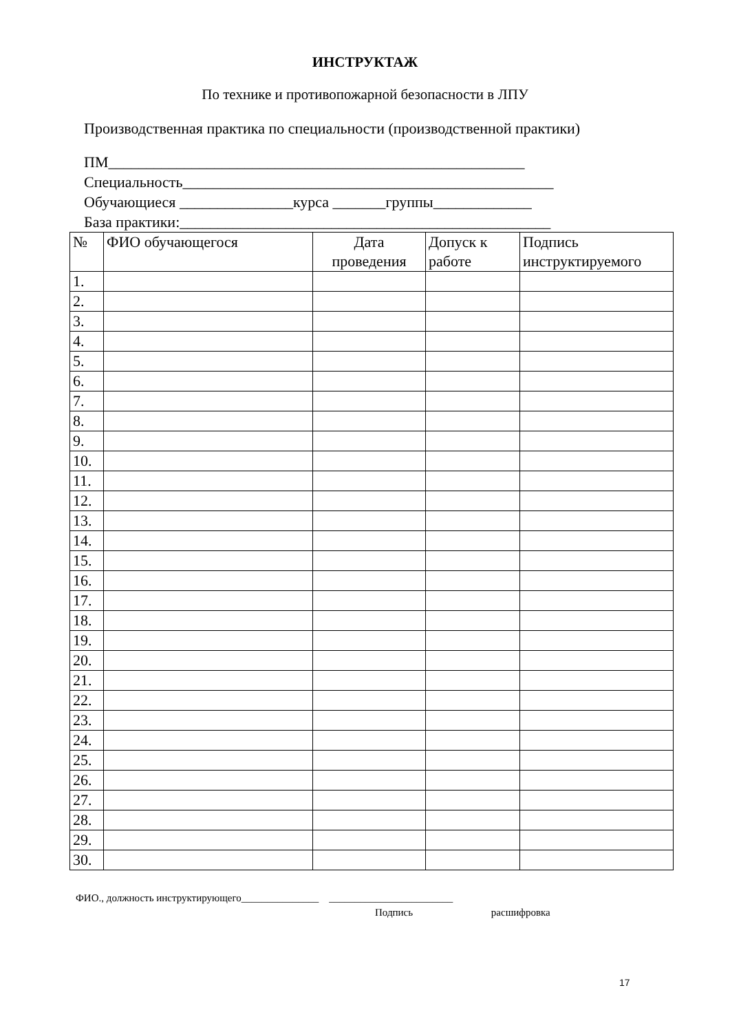ИНСТРУКТАЖ
По технике и противопожарной безопасности в ЛПУ
Производственная практика по специальности (производственной практики)
ПМ_______________________________________________________
Специальность_________________________________________________
Обучающиеся _______________курса _______группы_____________
База практики:_________________________________________________
| № | ФИО обучающегося | Дата проведения | Допуск к работе | Подпись инструктируемого |
| --- | --- | --- | --- | --- |
| 1. | | | | |
| 2. | | | | |
| 3. | | | | |
| 4. | | | | |
| 5. | | | | |
| 6. | | | | |
| 7. | | | | |
| 8. | | | | |
| 9. | | | | |
| 10. | | | | |
| 11. | | | | |
| 12. | | | | |
| 13. | | | | |
| 14. | | | | |
| 15. | | | | |
| 16. | | | | |
| 17. | | | | |
| 18. | | | | |
| 19. | | | | |
| 20. | | | | |
| 21. | | | | |
| 22. | | | | |
| 23. | | | | |
| 24. | | | | |
| 25. | | | | |
| 26. | | | | |
| 27. | | | | |
| 28. | | | | |
| 29. | | | | |
| 30. | | | | |
ФИО., должность инструктирующего_______________ ________________________
Подпись расшифровка
17